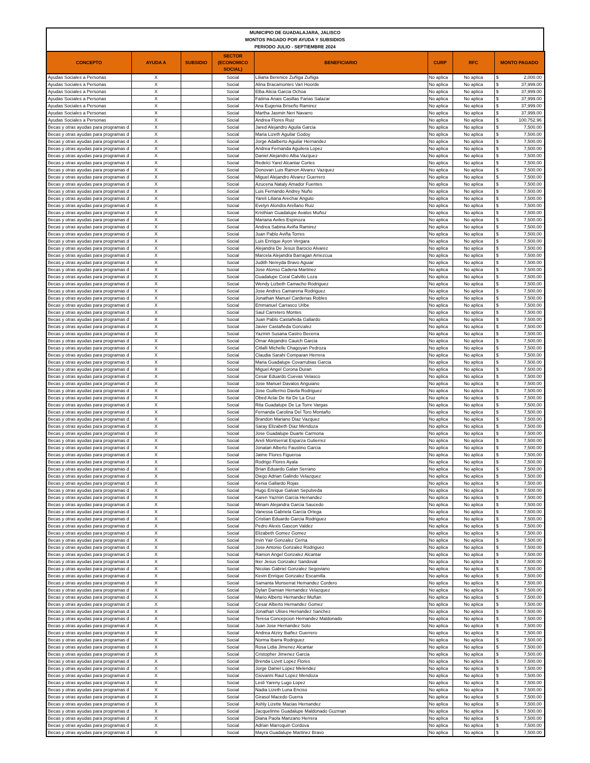MUNICIPIO DE GUADALAJARA, JALISCO
MONTOS PAGADO POR AYUDA Y SUBSIDIOS
PERIODO JULIO - SEPTIEMBRE 2024
| CONCEPTO | AYUDA A | SUBSIDIO | SECTOR (ECONOMICO SOCIAL) | BENEFICIARIO | CURP | RFC | MONTO PAGADO | |
| --- | --- | --- | --- | --- | --- | --- | --- | --- |
| Ayudas Sociales a Personas | X | | Social | Liliana Berenice Zuñiga Zuñiga | No aplica | No aplica | $ | 2,000.00 |
| Ayudas Sociales a Personas | X | | Social | Alina Bracamontes Van Hoorde | No aplica | No aplica | $ | 37,999.00 |
| Ayudas Sociales a Personas | X | | Social | Elba Alicia Garcia Ochoa | No aplica | No aplica | $ | 37,999.00 |
| Ayudas Sociales a Personas | X | | Social | Fatima Anais Casillas Farias Salazar | No aplica | No aplica | $ | 37,999.00 |
| Ayudas Sociales a Personas | X | | Social | Ana Eugenia Briseño Ramirez | No aplica | No aplica | $ | 37,999.00 |
| Ayudas Sociales a Personas | X | | Social | Martha Jasmin Neri Navarro | No aplica | No aplica | $ | 37,999.00 |
| Ayudas Sociales a Personas | X | | Social | Andrea Flores Ruiz | No aplica | No aplica | $ | 100,752.96 |
| Becas y otras ayudas para programas d | X | | Social | Jared Alejandro Aguila Garcia | No aplica | No aplica | $ | 7,500.00 |
| Becas y otras ayudas para programas d | X | | Social | Maria Lizeth Aguilar Godoy | No aplica | No aplica | $ | 7,500.00 |
| Becas y otras ayudas para programas d | X | | Social | Jorge Adalberto Aguilar Hernandez | No aplica | No aplica | $ | 7,500.00 |
| Becas y otras ayudas para programas d | X | | Social | Andrea Fernanda Aguilera Lopez | No aplica | No aplica | $ | 7,500.00 |
| Becas y otras ayudas para programas d | X | | Social | Daniel Alejandro Alba Vazquez | No aplica | No aplica | $ | 7,500.00 |
| Becas y otras ayudas para programas d | X | | Social | Redelci Yarel Alcantar Cortes | No aplica | No aplica | $ | 7,500.00 |
| Becas y otras ayudas para programas d | X | | Social | Donovan Luis Ramon Alvarez Vazquez | No aplica | No aplica | $ | 7,500.00 |
| Becas y otras ayudas para programas d | X | | Social | Miguel Alejandro Alvarez Guerrero | No aplica | No aplica | $ | 7,500.00 |
| Becas y otras ayudas para programas d | X | | Social | Azucena Nataly Amador Fuentes | No aplica | No aplica | $ | 7,500.00 |
| Becas y otras ayudas para programas d | X | | Social | Luis Fernando Andrey Nuño | No aplica | No aplica | $ | 7,500.00 |
| Becas y otras ayudas para programas d | X | | Social | Yareli Liliana Arechar Angulo | No aplica | No aplica | $ | 7,500.00 |
| Becas y otras ayudas para programas d | X | | Social | Evelyn Alondra Arellano Ruiz | No aplica | No aplica | $ | 7,500.00 |
| Becas y otras ayudas para programas d | X | | Social | Kristhian Guadalupe Avalos Muñoz | No aplica | No aplica | $ | 7,500.00 |
| Becas y otras ayudas para programas d | X | | Social | Mariana Aviles Espinoza | No aplica | No aplica | $ | 7,500.00 |
| Becas y otras ayudas para programas d | X | | Social | Andrea Sabina Aviña Ramirez | No aplica | No aplica | $ | 7,500.00 |
| Becas y otras ayudas para programas d | X | | Social | Juan Pablo Aviña Torres | No aplica | No aplica | $ | 7,500.00 |
| Becas y otras ayudas para programas d | X | | Social | Luis Enrique Ayon Vergara | No aplica | No aplica | $ | 7,500.00 |
| Becas y otras ayudas para programas d | X | | Social | Alejandra De Jesus Barocio Alvarez | No aplica | No aplica | $ | 7,500.00 |
| Becas y otras ayudas para programas d | X | | Social | Marcela Alejandra Barragan Amezcua | No aplica | No aplica | $ | 7,500.00 |
| Becas y otras ayudas para programas d | X | | Social | Judith Nereyda Bravo Aguiar | No aplica | No aplica | $ | 7,500.00 |
| Becas y otras ayudas para programas d | X | | Social | Jose Alonso Cadena Martinez | No aplica | No aplica | $ | 7,500.00 |
| Becas y otras ayudas para programas d | X | | Social | Guadalupe Coral Calvillo Loza | No aplica | No aplica | $ | 7,500.00 |
| Becas y otras ayudas para programas d | X | | Social | Wendy Lizbeth Camacho Rodriguez | No aplica | No aplica | $ | 7,500.00 |
| Becas y otras ayudas para programas d | X | | Social | Jose Andres Camarena Rodriguez | No aplica | No aplica | $ | 7,500.00 |
| Becas y otras ayudas para programas d | X | | Social | Jonathan Manuel Cardenas Robles | No aplica | No aplica | $ | 7,500.00 |
| Becas y otras ayudas para programas d | X | | Social | Emmanuel Carrasco Uribe | No aplica | No aplica | $ | 7,500.00 |
| Becas y otras ayudas para programas d | X | | Social | Saul Carretero Montes | No aplica | No aplica | $ | 7,500.00 |
| Becas y otras ayudas para programas d | X | | Social | Juan Pablo Castañeda Gallardo | No aplica | No aplica | $ | 7,500.00 |
| Becas y otras ayudas para programas d | X | | Social | Javier Castañeda Gonzalez | No aplica | No aplica | $ | 7,500.00 |
| Becas y otras ayudas para programas d | X | | Social | Yazmin Susana Castro Becerra | No aplica | No aplica | $ | 7,500.00 |
| Becas y otras ayudas para programas d | X | | Social | Omar Alejandro Cauich Garcia | No aplica | No aplica | $ | 7,500.00 |
| Becas y otras ayudas para programas d | X | | Social | Citlalli Michelle Chagoyan Pedroza | No aplica | No aplica | $ | 7,500.00 |
| Becas y otras ayudas para programas d | X | | Social | Claudia Sarahi Comparan Herrera | No aplica | No aplica | $ | 7,500.00 |
| Becas y otras ayudas para programas d | X | | Social | Maria Guadalupe Covarrubias Garcia | No aplica | No aplica | $ | 7,500.00 |
| Becas y otras ayudas para programas d | X | | Social | Miguel Angel Corona Duran | No aplica | No aplica | $ | 7,500.00 |
| Becas y otras ayudas para programas d | X | | Social | Cesar Eduardo Cuevas Velasco | No aplica | No aplica | $ | 7,500.00 |
| Becas y otras ayudas para programas d | X | | Social | Jose Manuel Davalos Anguiano | No aplica | No aplica | $ | 7,500.00 |
| Becas y otras ayudas para programas d | X | | Social | Jose Guillermo Davila Rodriguez | No aplica | No aplica | $ | 7,500.00 |
| Becas y otras ayudas para programas d | X | | Social | Obed Aclai De Ita De La Cruz | No aplica | No aplica | $ | 7,500.00 |
| Becas y otras ayudas para programas d | X | | Social | Rita Guadalupe De La Torre Vargas | No aplica | No aplica | $ | 7,500.00 |
| Becas y otras ayudas para programas d | X | | Social | Fernanda Carolina Del Toro Montaño | No aplica | No aplica | $ | 7,500.00 |
| Becas y otras ayudas para programas d | X | | Social | Brandon Mariano Diaz Vazquez | No aplica | No aplica | $ | 7,500.00 |
| Becas y otras ayudas para programas d | X | | Social | Saray Elizabeth Diaz Mendoza | No aplica | No aplica | $ | 7,500.00 |
| Becas y otras ayudas para programas d | X | | Social | Jose Guadalupe Duarte Carmona | No aplica | No aplica | $ | 7,500.00 |
| Becas y otras ayudas para programas d | X | | Social | Areli Montserrat Esparza Gutierrez | No aplica | No aplica | $ | 7,500.00 |
| Becas y otras ayudas para programas d | X | | Social | Jonatan Alberto Faustino Garcia | No aplica | No aplica | $ | 7,500.00 |
| Becas y otras ayudas para programas d | X | | Social | Jaime Flores Figueroa | No aplica | No aplica | $ | 7,500.00 |
| Becas y otras ayudas para programas d | X | | Social | Rodrigo Flores Ayala | No aplica | No aplica | $ | 7,500.00 |
| Becas y otras ayudas para programas d | X | | Social | Brian Eduardo Galan Serrano | No aplica | No aplica | $ | 7,500.00 |
| Becas y otras ayudas para programas d | X | | Social | Diego Adrian Galindo Velazquez | No aplica | No aplica | $ | 7,500.00 |
| Becas y otras ayudas para programas d | X | | Social | Kenia Gallardo Rojas | No aplica | No aplica | $ | 7,500.00 |
| Becas y otras ayudas para programas d | X | | Social | Hugo Enrique Galvan Sepulveda | No aplica | No aplica | $ | 7,500.00 |
| Becas y otras ayudas para programas d | X | | Social | Karen Yazmin Garcia Hernandez | No aplica | No aplica | $ | 7,500.00 |
| Becas y otras ayudas para programas d | X | | Social | Miriam Alejandra Garcia Saucedo | No aplica | No aplica | $ | 7,500.00 |
| Becas y otras ayudas para programas d | X | | Social | Vanessa Gabriela Garcia Ortega | No aplica | No aplica | $ | 7,500.00 |
| Becas y otras ayudas para programas d | X | | Social | Cristian Eduardo Garcia Rodriguez | No aplica | No aplica | $ | 7,500.00 |
| Becas y otras ayudas para programas d | X | | Social | Pedro Alexis Gascon Valdez | No aplica | No aplica | $ | 7,500.00 |
| Becas y otras ayudas para programas d | X | | Social | Elizabeth Gomez Gomez | No aplica | No aplica | $ | 7,500.00 |
| Becas y otras ayudas para programas d | X | | Social | Irvin Yair Gonzalez Cerna | No aplica | No aplica | $ | 7,500.00 |
| Becas y otras ayudas para programas d | X | | Social | Jose Antonio Gonzalez Rodriguez | No aplica | No aplica | $ | 7,500.00 |
| Becas y otras ayudas para programas d | X | | Social | Ramon Angel Gonzalez Alcantar | No aplica | No aplica | $ | 7,500.00 |
| Becas y otras ayudas para programas d | X | | Social | Iker Jesus Gonzalez Sandoval | No aplica | No aplica | $ | 7,500.00 |
| Becas y otras ayudas para programas d | X | | Social | Nicolas Gabriel Gonzalez Segoviano | No aplica | No aplica | $ | 7,500.00 |
| Becas y otras ayudas para programas d | X | | Social | Kevin Enrique Gonzalez Escamilla | No aplica | No aplica | $ | 7,500.00 |
| Becas y otras ayudas para programas d | X | | Social | Samanta Monserrat Hernandez Cordero | No aplica | No aplica | $ | 7,500.00 |
| Becas y otras ayudas para programas d | X | | Social | Dylan Damian Hernandez Velazquez | No aplica | No aplica | $ | 7,500.00 |
| Becas y otras ayudas para programas d | X | | Social | Mario Alberto Hernandez Muñan | No aplica | No aplica | $ | 7,500.00 |
| Becas y otras ayudas para programas d | X | | Social | Cesar Alberto Hernandez Gomez | No aplica | No aplica | $ | 7,500.00 |
| Becas y otras ayudas para programas d | X | | Social | Jonathan Ulises Hernandez Sanchez | No aplica | No aplica | $ | 7,500.00 |
| Becas y otras ayudas para programas d | X | | Social | Teresa Concepcion Hernandez Maldonado | No aplica | No aplica | $ | 7,500.00 |
| Becas y otras ayudas para programas d | X | | Social | Juan Jose Hernandez Soto | No aplica | No aplica | $ | 7,500.00 |
| Becas y otras ayudas para programas d | X | | Social | Andrea Atziry Ibañez Guerrero | No aplica | No aplica | $ | 7,500.00 |
| Becas y otras ayudas para programas d | X | | Social | Norma Ibarra Rodriguez | No aplica | No aplica | $ | 7,500.00 |
| Becas y otras ayudas para programas d | X | | Social | Rosa Lidia Jimenez Alcantar | No aplica | No aplica | $ | 7,500.00 |
| Becas y otras ayudas para programas d | X | | Social | Cristopher Jimenez Garcia | No aplica | No aplica | $ | 7,500.00 |
| Becas y otras ayudas para programas d | X | | Social | Brenda Lizett Lopez Flores | No aplica | No aplica | $ | 7,500.00 |
| Becas y otras ayudas para programas d | X | | Social | Jorge Daniel Lopez Melendez | No aplica | No aplica | $ | 7,500.00 |
| Becas y otras ayudas para programas d | X | | Social | Giovanni Raul Lopez Mendoza | No aplica | No aplica | $ | 7,500.00 |
| Becas y otras ayudas para programas d | X | | Social | Lesli Yareny Lugo Lopez | No aplica | No aplica | $ | 7,500.00 |
| Becas y otras ayudas para programas d | X | | Social | Nadia Lizeth Luna Enciso | No aplica | No aplica | $ | 7,500.00 |
| Becas y otras ayudas para programas d | X | | Social | Girasol Macedo Guerra | No aplica | No aplica | $ | 7,500.00 |
| Becas y otras ayudas para programas d | X | | Social | Ashly Lizette Macias Hernandez | No aplica | No aplica | $ | 7,500.00 |
| Becas y otras ayudas para programas d | X | | Social | Jacquelinne Guadalupe Maldonado Guzman | No aplica | No aplica | $ | 7,500.00 |
| Becas y otras ayudas para programas d | X | | Social | Diana Paola Manzano Herrera | No aplica | No aplica | $ | 7,500.00 |
| Becas y otras ayudas para programas d | X | | Social | Adrian Marroquin Cordova | No aplica | No aplica | $ | 7,500.00 |
| Becas y otras ayudas para programas d | X | | Social | Mayra Guadalupe Martinez Bravo | No aplica | No aplica | $ | 7,500.00 |